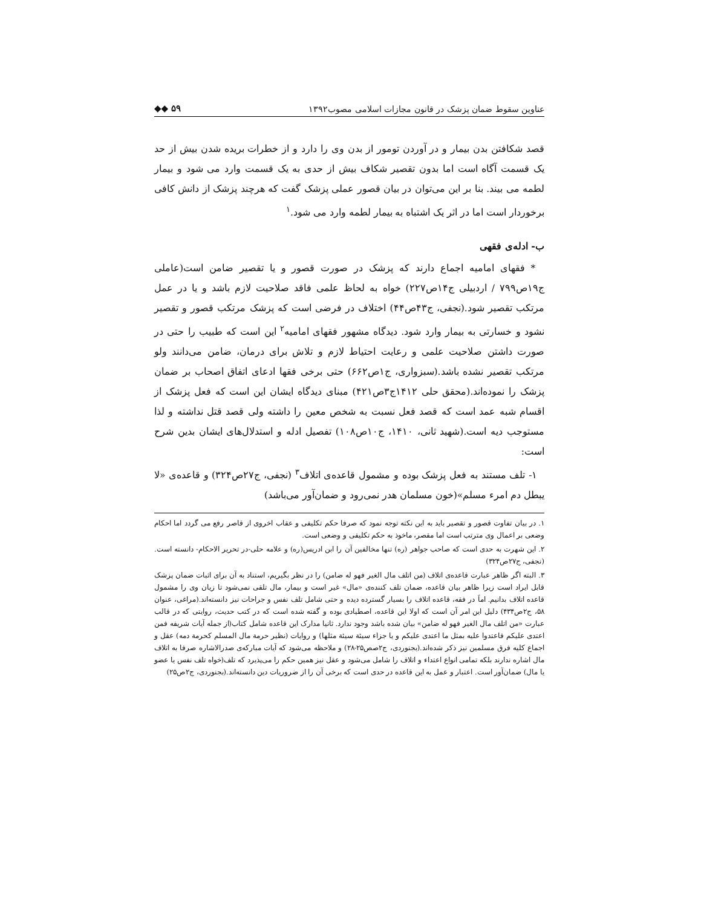عناوین سقوط ضمان پزشک در قانون مجازات اسلامی مصوب۱۳۹۲ ◆◆ ۵۹
قصد شکافتن بدن بیمار و در آوردن تومور از بدن وی را دارد و از خطرات بریده شدن بیش از حد یک قسمت آگاه است اما بدون تقصیر شکاف بیش از حدی به یک قسمت وارد می شود و بیمار لطمه می بیند. بنا بر این می‌توان در بیان قصور عملی پزشک گفت که هرچند پزشک از دانش کافی برخوردار است اما در اثر یک اشتباه به بیمار لطمه وارد می شود.<sup>۱</sup>
ب- ادله‌ی فقهی
* فقهای امامیه اجماع دارند که پزشک در صورت قصور و یا تقصیر ضامن است(عاملی ج۱۹ص۷۹۹ / اردبیلی ج۱۴ص۲۲۷) خواه به لحاظ علمی فاقد صلاحیت لازم باشد و یا در عمل مرتکب تقصیر شود.(نجفی، ج۴۳ص۴۴) اختلاف در فرضی است که پزشک مرتکب قصور و تقصیر نشود و خسارتی به بیمار وارد شود. دیدگاه مشهور فقهای امامیه<sup>۲</sup> این است که طبیب را حتی در صورت داشتن صلاحیت علمی و رعایت احتیاط لازم و تلاش برای درمان، ضامن می‌دانند ولو مرتکب تقصیر نشده باشد.(سبزواری، ج۱ص۶۶۲) حتی برخی فقها ادعای اتفاق اصحاب بر ضمان پزشک را نموده‌اند.(محقق حلی ۱۴۱۲ج۳ص۴۲۱) مبنای دیدگاه ایشان این است که فعل پزشک از اقسام شبه عمد است که قصد فعل نسبت به شخص معین را داشته ولی قصد قتل نداشته و لذا مستوجب دیه است.(شهید ثانی، ۱۴۱۰، ج۱۰ص۱۰۸) تفصیل ادله و استدلال‌های ایشان بدین شرح است:
۱- تلف مستند به فعل پزشک بوده و مشمول قاعده‌ی اتلاف<sup>۳</sup> (نجفی، ج۲۷ص۳۲۴) و قاعده‌ی «لا یبطل دم امرء مسلم»(خون مسلمان هدر نمی‌رود و ضمان‌آور می‌باشد)
۱. در بیان تفاوت قصور و تقصیر باید به این نکته توجه نمود که صرفا حکم تکلیفی و عقاب اخروی از قاصر رفع می گردد اما احکام وضعی بر اعمال وی مترتب است اما مقصر، ماخوذ به حکم تکلیفی و وضعی است.
۲. این شهرت به حدی است که صاحب جواهر (ره) تنها مخالفین آن را ابن ادریس(ره) و علامه حلی-در تحریر الاحکام- دانسته است.(نجفی، ج۲۷ص۳۲۴)
۳. البته اگر ظاهر عبارت قاعده‌ی اتلاف (من اتلف مال الغیر فهو له ضامن) را در نظر بگیریم، استناد به آن برای اثبات ضمان پزشک قابل ایراد است زیرا ظاهر بیان قاعده، ضمان تلف کننده‌ی «مال» غیر است و بیمار، مال تلقی نمی‌شود تا زیان وی را مشمول قاعده اتلاف بدانیم. اماَ در فقه، قاعده اتلاف را بسیار گسترده دیده و حتی شامل تلف نفس و جراحات نیز دانسته‌اند.(مراغی، عنوان ۵۸، ج۲ص۴۳۴) دلیل این امر آن است که اولا این قاعده، اصطیادی بوده و گفته شده است که در کتب حدیث، روایتی که در قالب عبارت «من اتلف مال الغیر فهو له ضامن» بیان شده باشد وجود ندارد. ثانیا مدارک این قاعده شامل کتاب(از جمله آیات شریفه فمن اعتدی علیکم فاعتدوا علیه بمثل ما اعتدی علیکم و یا جزاء سیئة سیئة مثلها) و روایات (نظیر حرمة مال المسلم کحرمة دمه) عقل و اجماع کلیه فرق مسلمین نیز ذکر شده‌اند.(بجنوردی، ج۲صص۲۵-۲۸) و ملاحظه می‌شود که آیات مبارکه‌ی صدرالاشاره صرفا به اتلاف مال اشاره ندارند بلکه تمامی انواع اعتداء و اتلاف را شامل می‌شود و عقل نیز همین حکم را می‌پذیرد که تلف(خواه تلف نفس یا عضو یا مال) ضمان‌آور است. اعتبار و عمل به این قاعده در حدی است که برخی آن را از ضروریات دین دانسته‌اند.(بجنوردی، ج۲ص۲۵)